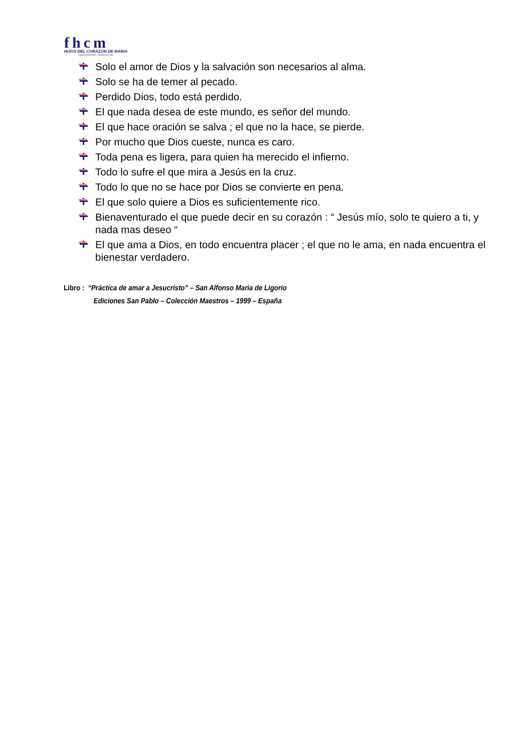fhcm
HIJOS DEL CORAZON DE MARIA
FUNDACION PERS. JURIDICA Nº 550
Solo el amor de Dios y la salvación son necesarios al alma.
Solo se ha de temer al pecado.
Perdido Dios, todo está perdido.
El que nada desea de este mundo, es señor del mundo.
El que hace oración se salva ; el que no la hace, se pierde.
Por mucho que Dios cueste, nunca es caro.
Toda pena es ligera, para quien ha merecido el infierno.
Todo lo sufre el que mira a Jesús en la cruz.
Todo lo que no se hace por Dios se convierte en pena.
El que solo quiere a Dios es suficientemente rico.
Bienaventurado el que puede decir en su corazón : “ Jesús mío, solo te quiero a ti, y nada mas deseo “
El que ama a Dios, en todo encuentra placer ; el que no le ama, en nada encuentra el bienestar verdadero.
Libro : “Práctica de amar a Jesucristo” – San Alfonso Maria de Ligorio
Ediciones San Pablo – Colección Maestros – 1999 – España